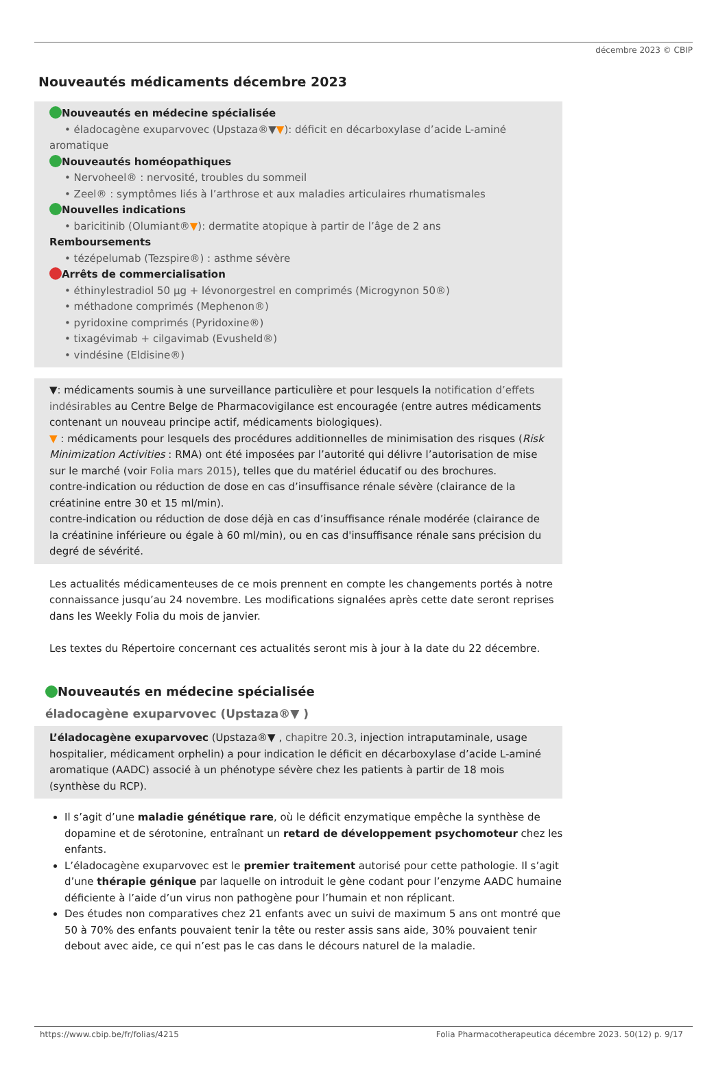décembre 2023 © CBIP
Nouveautés médicaments décembre 2023
Nouveautés en médecine spécialisée
• éladocagène exuparvovec (Upstaza®▼▼): déficit en décarboxylase d’acide L-aminé
aromatique
Nouveautés homéopathiques
• Nervoheel® : nervosité, troubles du sommeil
• Zeel® : symptômes liés à l’arthrose et aux maladies articulaires rhumatismales
Nouvelles indications
• baricitinib (Olumiant®▼): dermatite atopique à partir de l’âge de 2 ans
Remboursements
• tézépelumab (Tezspire®) : asthme sévère
Arrêts de commercialisation
• éthinylestradiol 50 µg + lévonorgestrel en comprimés (Microgynon 50®)
• méthadone comprimés (Mephenon®)
• pyridoxine comprimés (Pyridoxine®)
• tixagévimab + cilgavimab (Evusheld®)
• vindésine (Eldisine®)
▼: médicaments soumis à une surveillance particulière et pour lesquels la notification d’effets indésirables au Centre Belge de Pharmacovigilance est encouragée (entre autres médicaments contenant un nouveau principe actif, médicaments biologiques).
▼ : médicaments pour lesquels des procédures additionnelles de minimisation des risques (Risk Minimization Activities : RMA) ont été imposées par l’autorité qui délivre l’autorisation de mise sur le marché (voir Folia mars 2015), telles que du matériel éducatif ou des brochures.
contre-indication ou réduction de dose en cas d’insuffisance rénale sévère (clairance de la créatinine entre 30 et 15 ml/min).
contre-indication ou réduction de dose déjà en cas d’insuffisance rénale modérée (clairance de la créatinine inférieure ou égale à 60 ml/min), ou en cas d'insuffisance rénale sans précision du degré de sévérité.
Les actualités médicamenteuses de ce mois prennent en compte les changements portés à notre connaissance jusqu’au 24 novembre. Les modifications signalées après cette date seront reprises dans les Weekly Folia du mois de janvier.
Les textes du Répertoire concernant ces actualités seront mis à jour à la date du 22 décembre.
Nouveautés en médecine spécialisée
éladocagène exuparvovec (Upstaza®▼ )
L’éladocagène exuparvovec (Upstaza®▼ , chapitre 20.3, injection intraputaminale, usage hospitalier, médicament orphelin) a pour indication le déficit en décarboxylase d’acide L-aminé aromatique (AADC) associé à un phénotype sévère chez les patients à partir de 18 mois (synthèse du RCP).
Il s’agit d’une maladie génétique rare, où le déficit enzymatique empêche la synthèse de dopamine et de sérotonine, entraînant un retard de développement psychomoteur chez les enfants.
L’éladocagène exuparvovec est le premier traitement autorisé pour cette pathologie. Il s’agit d’une thérapie génique par laquelle on introduit le gène codant pour l’enzyme AADC humaine déficiente à l’aide d’un virus non pathogène pour l’humain et non réplicant.
Des études non comparatives chez 21 enfants avec un suivi de maximum 5 ans ont montré que 50 à 70% des enfants pouvaient tenir la tête ou rester assis sans aide, 30% pouvaient tenir debout avec aide, ce qui n’est pas le cas dans le décours naturel de la maladie.
https://www.cbip.be/fr/folias/4215 Folia Pharmacotherapeutica décembre 2023. 50(12) p. 9/17